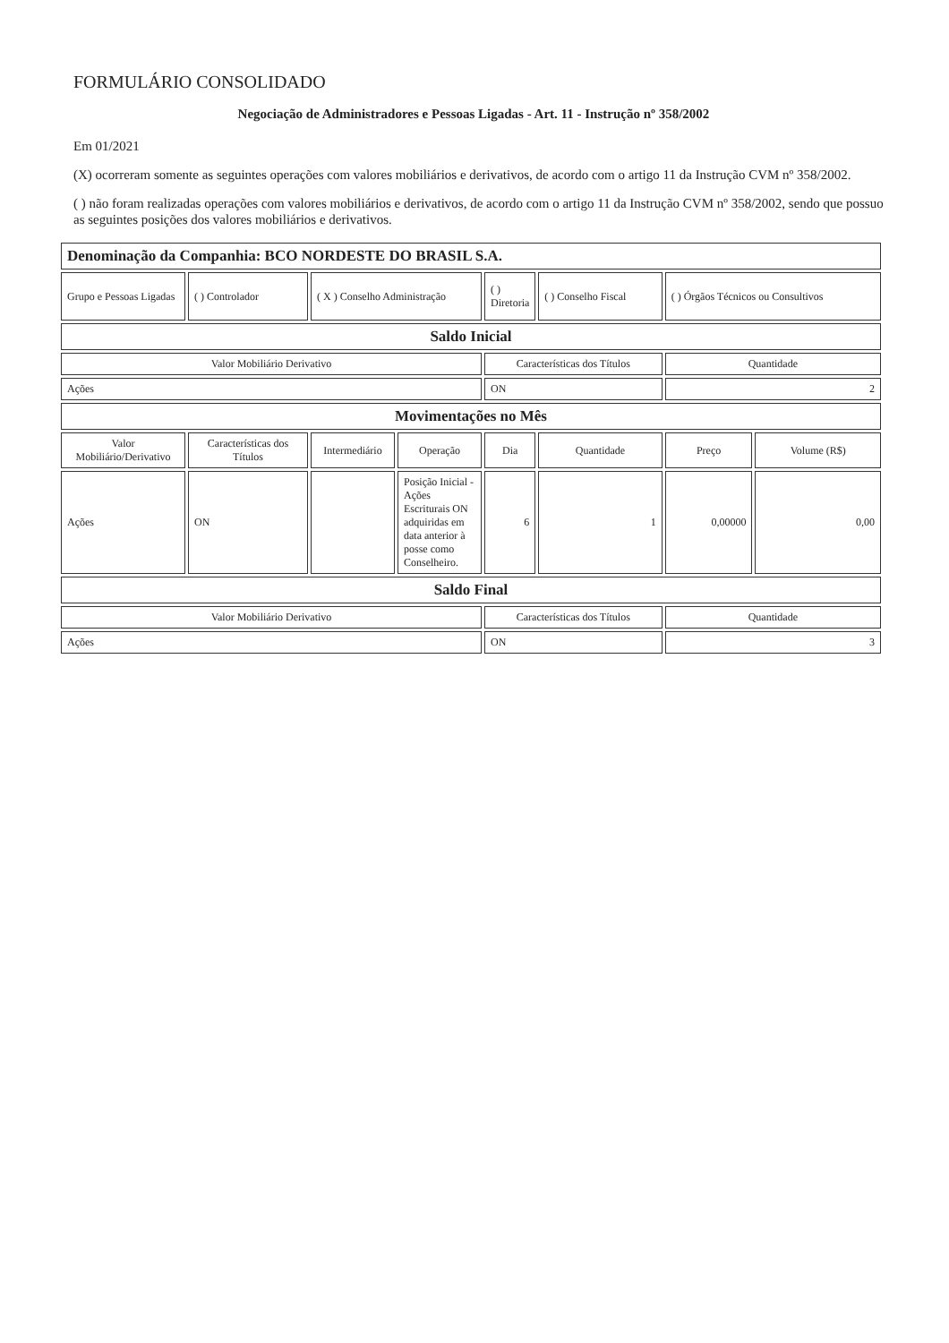FORMULÁRIO CONSOLIDADO
Negociação de Administradores e Pessoas Ligadas - Art. 11 - Instrução nº 358/2002
Em 01/2021
(X) ocorreram somente as seguintes operações com valores mobiliários e derivativos, de acordo com o artigo 11 da Instrução CVM nº 358/2002.
( ) não foram realizadas operações com valores mobiliários e derivativos, de acordo com o artigo 11 da Instrução CVM nº 358/2002, sendo que possuo as seguintes posições dos valores mobiliários e derivativos.
| Denominação da Companhia: BCO NORDESTE DO BRASIL S.A. | | | | | | | |
| Grupo e Pessoas Ligadas | ( ) Controlador | ( X ) Conselho Administração | | ( ) Diretoria | ( ) Conselho Fiscal | ( ) Órgãos Técnicos ou Consultivos | |
| Saldo Inicial | | | | | | | |
| Valor Mobiliário Derivativo | | | | Características dos Títulos | | Quantidade | |
| Ações | | | | ON | | 2 | |
| Movimentações no Mês | | | | | | | |
| Valor Mobiliário/Derivativo | Características dos Títulos | Intermediário | Operação | Dia | Quantidade | Preço | Volume (R$) |
| Ações | ON | | Posição Inicial - Ações Escriturais ON adquiridas em data anterior à posse como Conselheiro. | 6 | 1 | 0,00000 | 0,00 |
| Saldo Final | | | | | | | |
| Valor Mobiliário Derivativo | | | | Características dos Títulos | | Quantidade | |
| Ações | | | | ON | | 3 | |